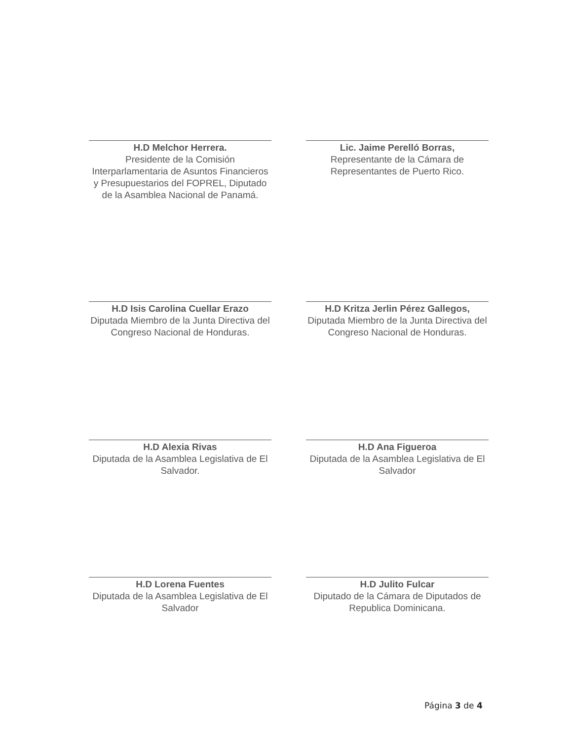H.D Melchor Herrera.
Presidente de la Comisión Interparlamentaria de Asuntos Financieros y Presupuestarios del FOPREL, Diputado de la Asamblea Nacional de Panamá.
Lic. Jaime Perelló Borras,
Representante de la Cámara de Representantes de Puerto Rico.
H.D Isis Carolina Cuellar Erazo
Diputada Miembro de la Junta Directiva del Congreso Nacional de Honduras.
H.D Kritza Jerlin Pérez Gallegos,
Diputada Miembro de la Junta Directiva del Congreso Nacional de Honduras.
H.D Alexia Rivas
Diputada de la Asamblea Legislativa de El Salvador.
H.D Ana Figueroa
Diputada de la Asamblea Legislativa de El Salvador
H.D Lorena Fuentes
Diputada de la Asamblea Legislativa de El Salvador
H.D Julito Fulcar
Diputado de la Cámara de Diputados de Republica Dominicana.
Página 3 de 4